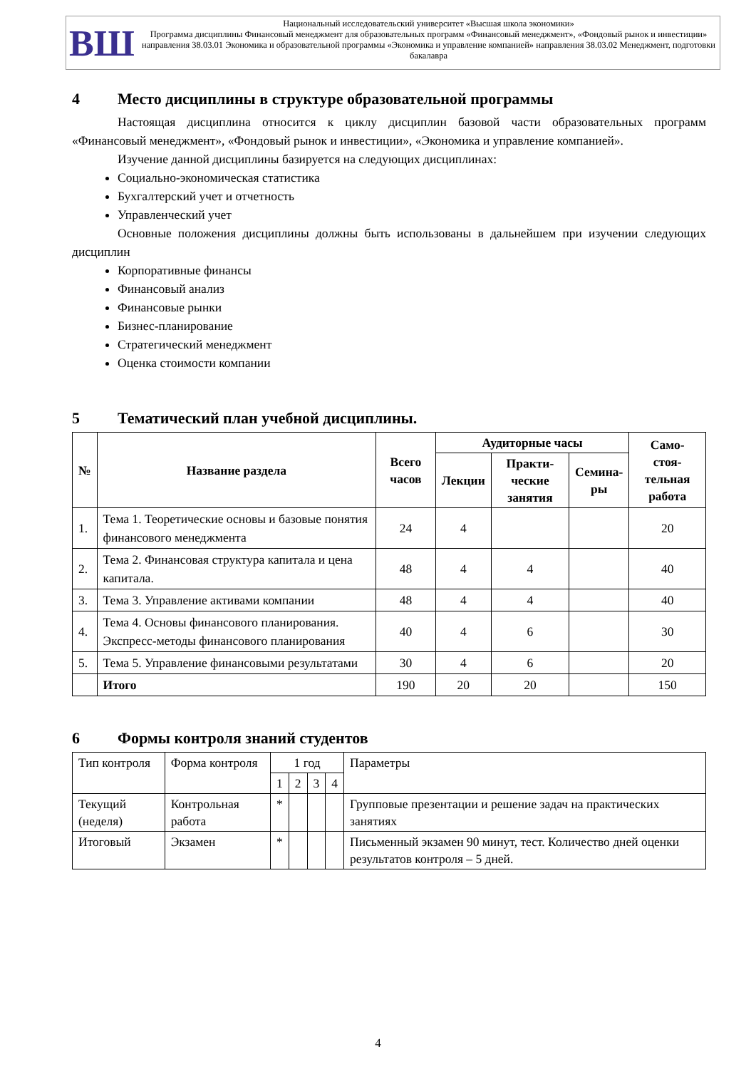ВШ
Национальный исследовательский университет «Высшая школа экономики»
Программа дисциплины Финансовый менеджмент для образовательных программ «Финансовый менеджмент», «Фондовый рынок и инвестиции» направления 38.03.01 Экономика и образовательной программы «Экономика и управление компанией» направления 38.03.02 Менеджмент, подготовки бакалавра
4 Место дисциплины в структуре образовательной программы
Настоящая дисциплина относится к циклу дисциплин базовой части образовательных программ «Финансовый менеджмент», «Фондовый рынок и инвестиции», «Экономика и управление компанией».
Изучение данной дисциплины базируется на следующих дисциплинах:
Социально-экономическая статистика
Бухгалтерский учет и отчетность
Управленческий учет
Основные положения дисциплины должны быть использованы в дальнейшем при изучении следующих дисциплин
Корпоративные финансы
Финансовый анализ
Финансовые рынки
Бизнес-планирование
Стратегический менеджмент
Оценка стоимости компании
5 Тематический план учебной дисциплины.
| № | Название раздела | Всего часов | Аудиторные часы | | | Само- стоя- тельная работа |
| --- | --- | --- | --- | --- | --- | --- |
| | | | Лекции | Практи- ческие занятия | Семина- ры | |
| 1. | Тема 1. Теоретические основы и базовые понятия финансового менеджмента | 24 | 4 | | | 20 |
| 2. | Тема 2. Финансовая структура капитала и цена капитала. | 48 | 4 | 4 | | 40 |
| 3. | Тема 3. Управление активами компании | 48 | 4 | 4 | | 40 |
| 4. | Тема 4. Основы финансового планирования. Экспресс-методы финансового планирования | 40 | 4 | 6 | | 30 |
| 5. | Тема 5. Управление финансовыми результатами | 30 | 4 | 6 | | 20 |
| | Итого | 190 | 20 | 20 | | 150 |
6 Формы контроля знаний студентов
| Тип контроля | Форма контроля | 1 год | | | | Параметры |
| | | 1 | 2 | 3 | 4 | |
| Текущий (неделя) | Контрольная работа | * | | | | Групповые презентации и решение задач на практических занятиях |
| Итоговый | Экзамен | * | | | | Письменный экзамен 90 минут, тест. Количество дней оценки результатов контроля – 5 дней. |
4